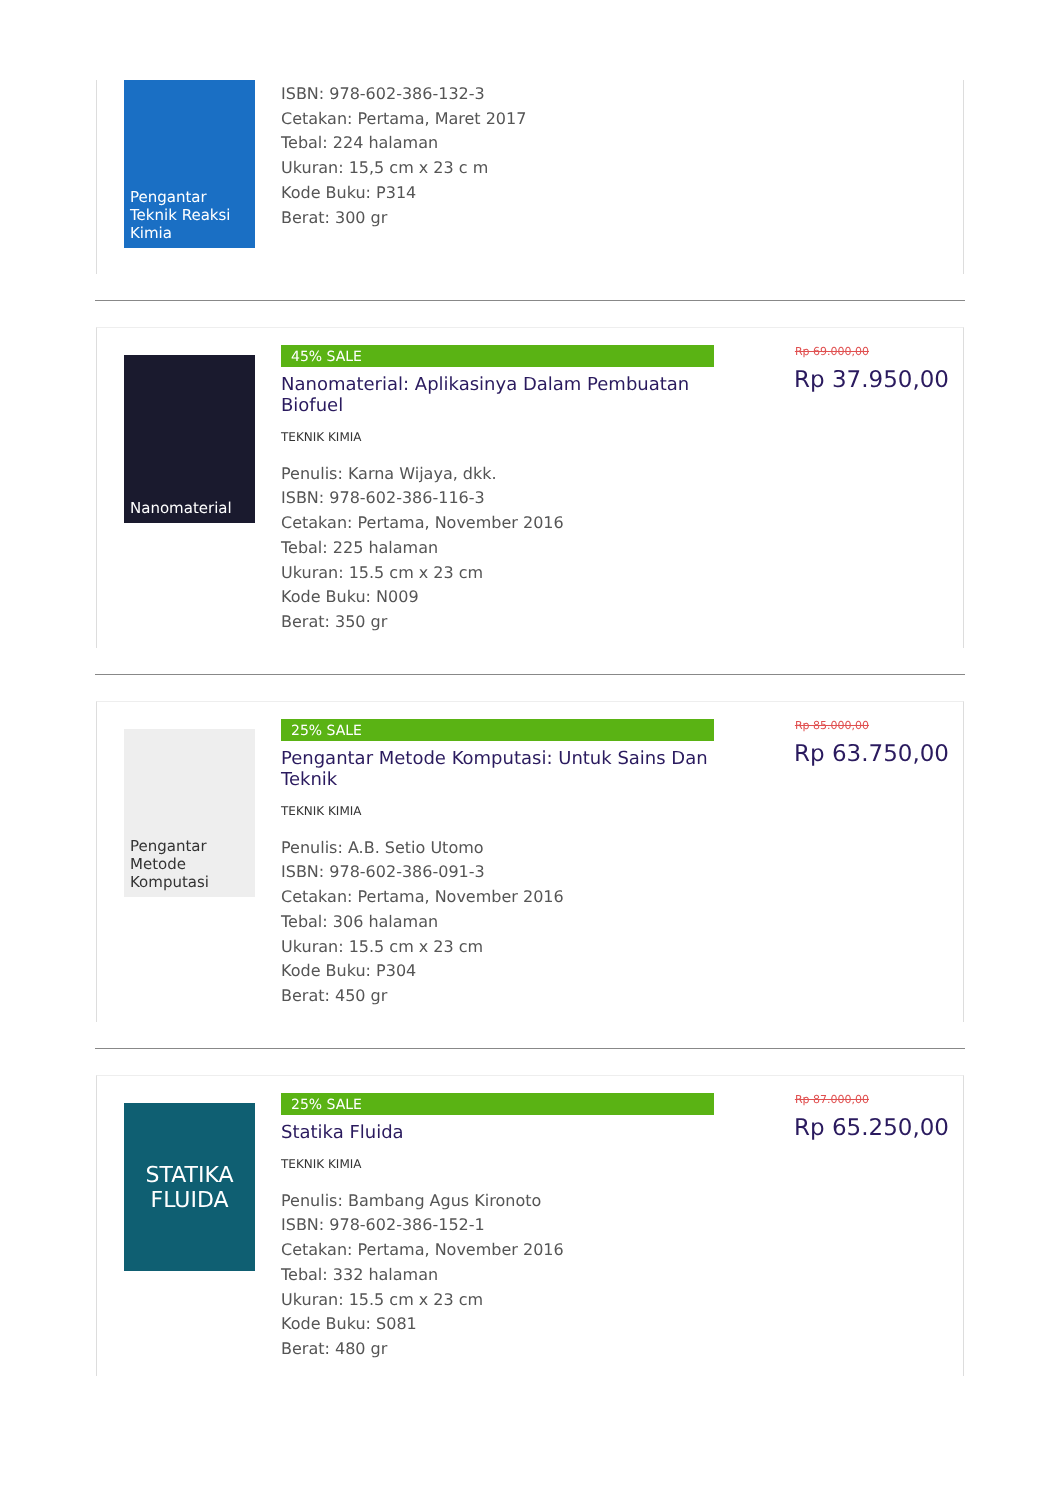Pengantar Teknik Reaksi Kimia
ISBN: 978-602-386-132-3
Cetakan: Pertama, Maret 2017
Tebal: 224 halaman
Ukuran: 15,5 cm x 23 c m
Kode Buku: P314
Berat: 300 gr
Nanomaterial
45% SALE
Nanomaterial: Aplikasinya Dalam Pembuatan Biofuel
TEKNIK KIMIA
Penulis: Karna Wijaya, dkk.
ISBN: 978-602-386-116-3
Cetakan: Pertama, November 2016
Tebal: 225 halaman
Ukuran: 15.5 cm x 23 cm
Kode Buku: N009
Berat: 350 gr
Rp 69.000,00
Rp 37.950,00
Pengantar Metode Komputasi
25% SALE
Pengantar Metode Komputasi: Untuk Sains Dan Teknik
TEKNIK KIMIA
Penulis: A.B. Setio Utomo
ISBN: 978-602-386-091-3
Cetakan: Pertama, November 2016
Tebal: 306 halaman
Ukuran: 15.5 cm x 23 cm
Kode Buku: P304
Berat: 450 gr
Rp 85.000,00
Rp 63.750,00
STATIKA FLUIDA
25% SALE
Statika Fluida
TEKNIK KIMIA
Penulis: Bambang Agus Kironoto
ISBN: 978-602-386-152-1
Cetakan: Pertama, November 2016
Tebal: 332 halaman
Ukuran: 15.5 cm x 23 cm
Kode Buku: S081
Berat: 480 gr
Rp 87.000,00
Rp 65.250,00